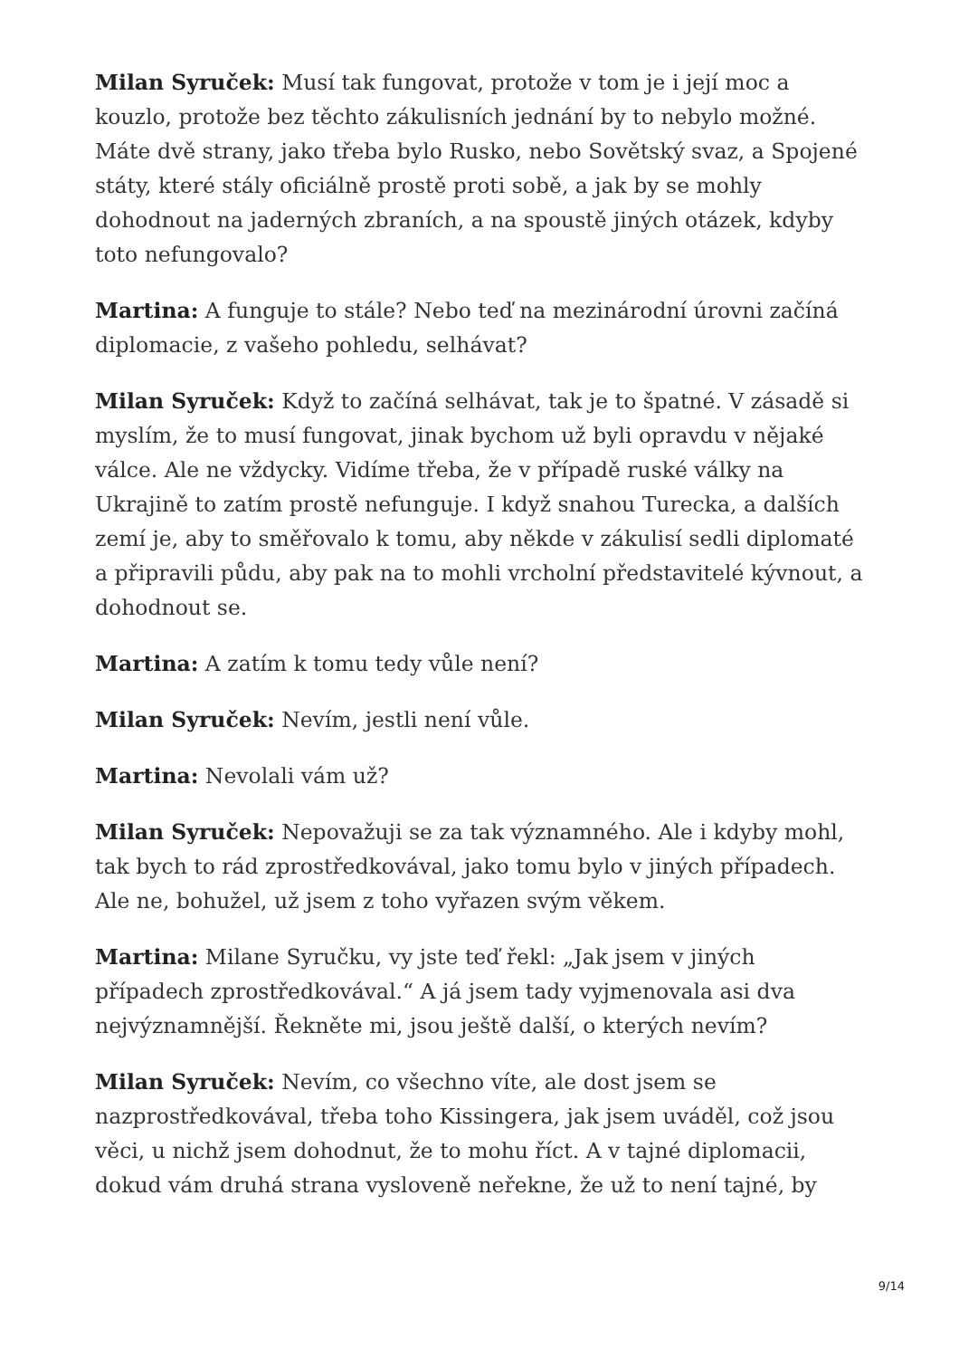Milan Syruček: Musí tak fungovat, protože v tom je i její moc a kouzlo, protože bez těchto zákulisních jednání by to nebylo možné. Máte dvě strany, jako třeba bylo Rusko, nebo Sovětský svaz, a Spojené státy, které stály oficiálně prostě proti sobě, a jak by se mohly dohodnout na jaderných zbraních, a na spoustě jiných otázek, kdyby toto nefungovalo?
Martina: A funguje to stále? Nebo teď na mezinárodní úrovni začíná diplomacie, z vašeho pohledu, selhávat?
Milan Syruček: Když to začíná selhávat, tak je to špatné. V zásadě si myslím, že to musí fungovat, jinak bychom už byli opravdu v nějaké válce. Ale ne vždycky. Vidíme třeba, že v případě ruské války na Ukrajině to zatím prostě nefunguje. I když snahou Turecka, a dalších zemí je, aby to směřovalo k tomu, aby někde v zákulisí sedli diplomaté a připravili půdu, aby pak na to mohli vrcholní představitelé kývnout, a dohodnout se.
Martina: A zatím k tomu tedy vůle není?
Milan Syruček: Nevím, jestli není vůle.
Martina: Nevolali vám už?
Milan Syruček: Nepovažuji se za tak významného. Ale i kdyby mohl, tak bych to rád zprostředkovával, jako tomu bylo v jiných případech. Ale ne, bohužel, už jsem z toho vyřazen svým věkem.
Martina: Milane Syručku, vy jste teď řekl: „Jak jsem v jiných případech zprostředkovával.“ A já jsem tady vyjmenovala asi dva nejvýznamnější. Řekněte mi, jsou ještě další, o kterých nevím?
Milan Syruček: Nevím, co všechno víte, ale dost jsem se nazprostředkovával, třeba toho Kissingera, jak jsem uváděl, což jsou věci, u nichž jsem dohodnut, že to mohu říct. A v tajné diplomacii, dokud vám druhá strana vysloveně neřekne, že už to není tajné, by
9/14